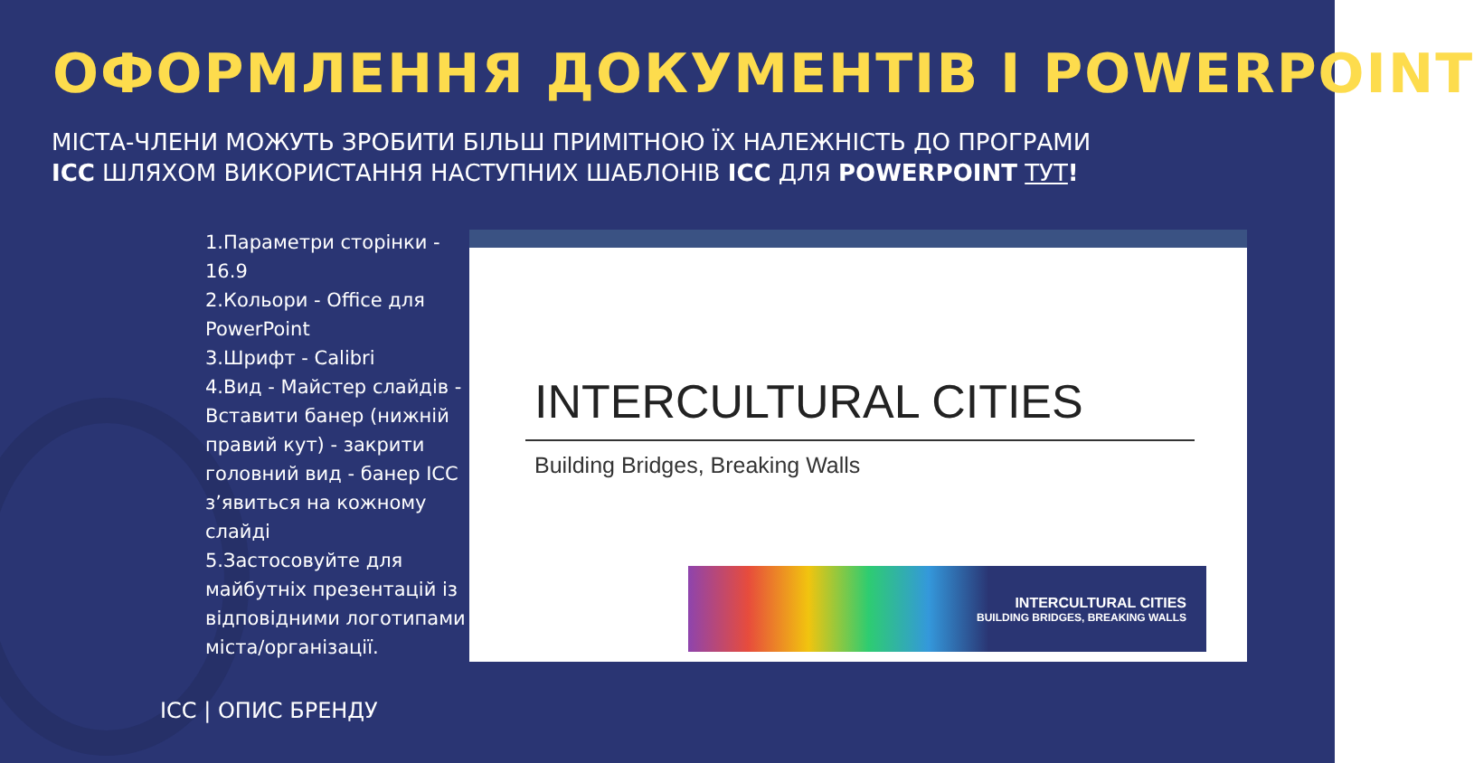ОФОРМЛЕННЯ ДОКУМЕНТІВ І POWERPOINT
МІСТА-ЧЛЕНИ МОЖУТЬ ЗРОБИТИ БІЛЬШ ПРИМІТНОЮ ЇХ НАЛЕЖНІСТЬ ДО ПРОГРАМИ
ICC ШЛЯХОМ ВИКОРИСТАННЯ НАСТУПНИХ ШАБЛОНІВ ICC ДЛЯ POWERPOINT ТУТ!
1.Параметри сторінки - 16.9
2.Кольори - Office для PowerPoint
3.Шрифт - Calibri
4.Вид - Майстер слайдів - Вставити банер (нижній правий кут) - закрити головний вид - банер ICC з’явиться на кожному слайді
5.Застосовуйте для майбутніх презентацій із відповідними логотипами міста/організації.
INTERCULTURAL CITIES
Building Bridges, Breaking Walls
INTERCULTURAL CITIES
BUILDING BRIDGES, BREAKING WALLS
ICC | ОПИС БРЕНДУ